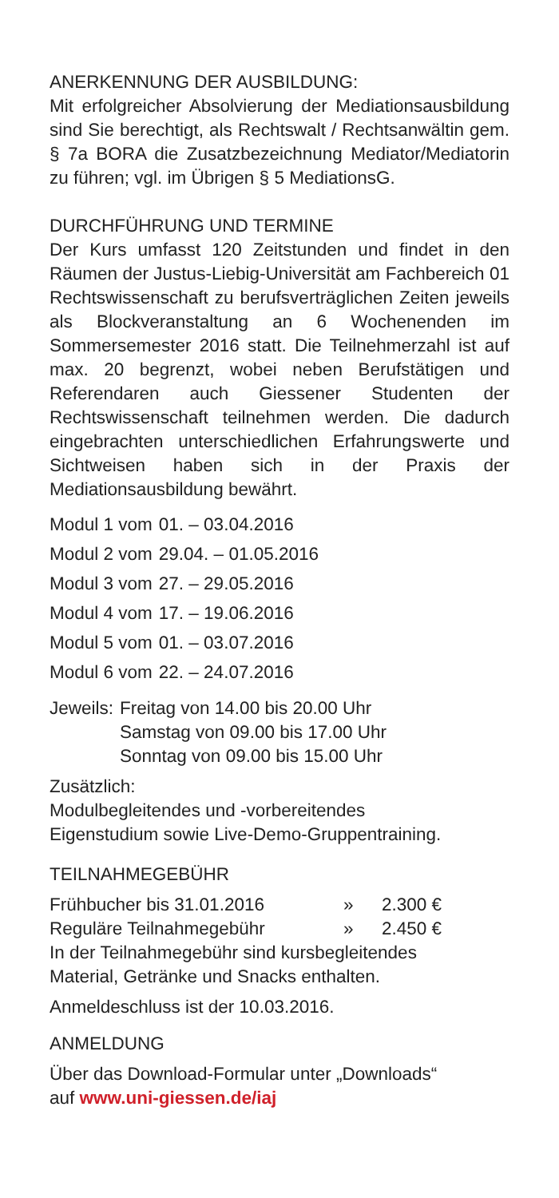ANERKENNUNG DER AUSBILDUNG:
Mit erfolgreicher Absolvierung der Mediationsausbildung sind Sie berechtigt, als Rechtswalt / Rechtsanwältin gem. § 7a BORA die Zusatzbezeichnung Mediator/Mediatorin zu führen; vgl. im Übrigen § 5 MediationsG.
DURCHFÜHRUNG UND TERMINE
Der Kurs umfasst 120 Zeitstunden und findet in den Räumen der Justus-Liebig-Universität am Fachbereich 01 Rechtswissenschaft zu berufsverträglichen Zeiten jeweils als Blockveranstaltung an 6 Wochenenden im Sommersemester 2016 statt. Die Teilnehmerzahl ist auf max. 20 begrenzt, wobei neben Berufstätigen und Referendaren auch Giessener Studenten der Rechtswissenschaft teilnehmen werden. Die dadurch eingebrachten unterschiedlichen Erfahrungswerte und Sichtweisen haben sich in der Praxis der Mediationsausbildung bewährt.
| Modul 1 vom | 01. – 03.04.2016 |
| Modul 2 vom | 29.04. – 01.05.2016 |
| Modul 3 vom | 27. – 29.05.2016 |
| Modul 4 vom | 17. – 19.06.2016 |
| Modul 5 vom | 01. – 03.07.2016 |
| Modul 6 vom | 22. – 24.07.2016 |
| Jeweils: | Freitag von 14.00 bis 20.00 Uhr |
| | Samstag von 09.00 bis 17.00 Uhr |
| | Sonntag von 09.00 bis 15.00 Uhr |
Zusätzlich:
Modulbegleitendes und -vorbereitendes
Eigenstudium sowie Live-Demo-Gruppentraining.
TEILNAHMEGEBÜHR
| Frühbucher bis 31.01.2016 | » | 2.300 € |
| Reguläre Teilnahmegebühr | » | 2.450 € |
In der Teilnahmegebühr sind kursbegleitendes
Material, Getränke und Snacks enthalten.
Anmeldeschluss ist der 10.03.2016.
ANMELDUNG
Über das Download-Formular unter „Downloads“
auf www.uni-giessen.de/iaj